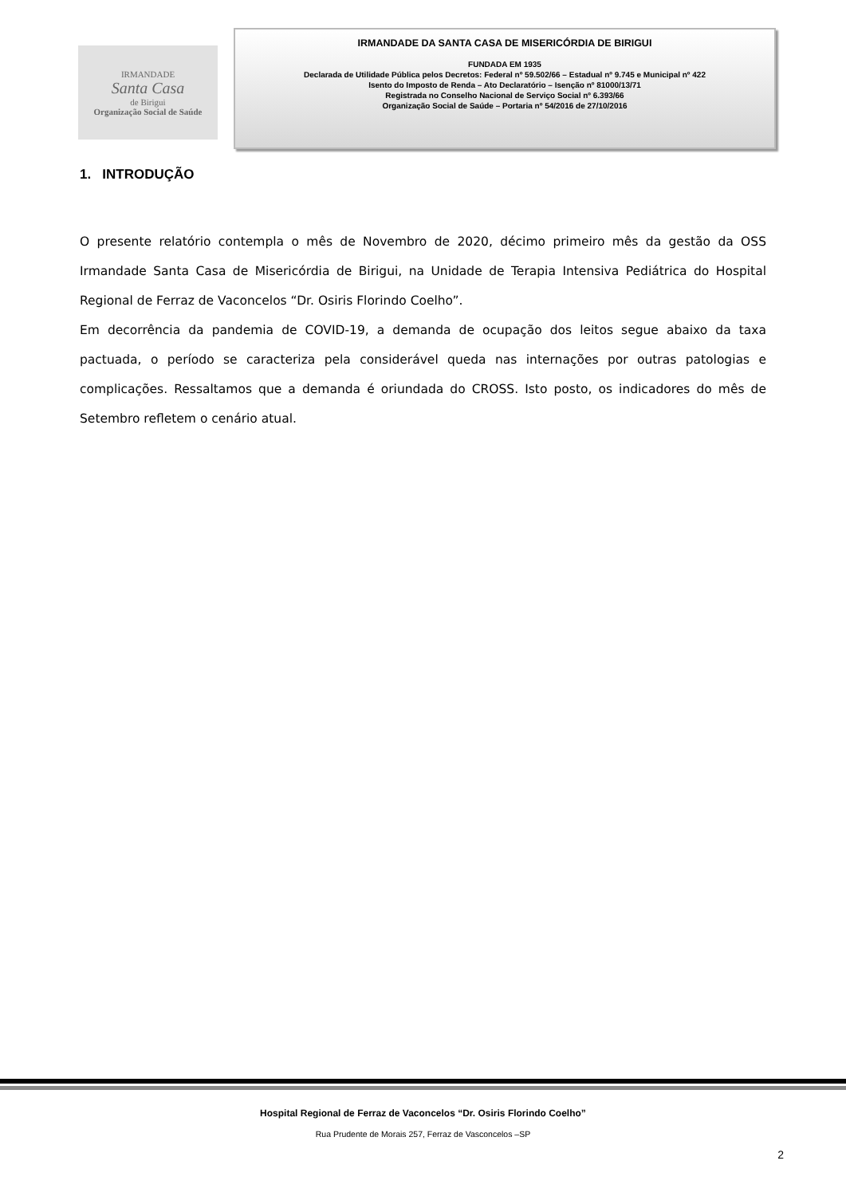IRMANDADE
Santa Casa
de Birigui
Organização Social de Saúde
IRMANDADE DA SANTA CASA DE MISERICÓRDIA DE BIRIGUI
FUNDADA EM 1935
Declarada de Utilidade Pública pelos Decretos: Federal nº 59.502/66 – Estadual nº 9.745 e Municipal nº 422
Isento do Imposto de Renda – Ato Declaratório – Isenção nº 81000/13/71
Registrada no Conselho Nacional de Serviço Social nº 6.393/66
Organização Social de Saúde – Portaria nº 54/2016 de 27/10/2016
1. INTRODUÇÃO
O presente relatório contempla o mês de Novembro de 2020, décimo primeiro mês da gestão da OSS Irmandade Santa Casa de Misericórdia de Birigui, na Unidade de Terapia Intensiva Pediátrica do Hospital Regional de Ferraz de Vaconcelos “Dr. Osiris Florindo Coelho”.
Em decorrência da pandemia de COVID-19, a demanda de ocupação dos leitos segue abaixo da taxa pactuada, o período se caracteriza pela considerável queda nas internações por outras patologias e complicações. Ressaltamos que a demanda é oriundada do CROSS. Isto posto, os indicadores do mês de Setembro refletem o cenário atual.
Hospital Regional de Ferraz de Vaconcelos “Dr. Osiris Florindo Coelho”
Rua Prudente de Morais 257, Ferraz de Vasconcelos –SP
2